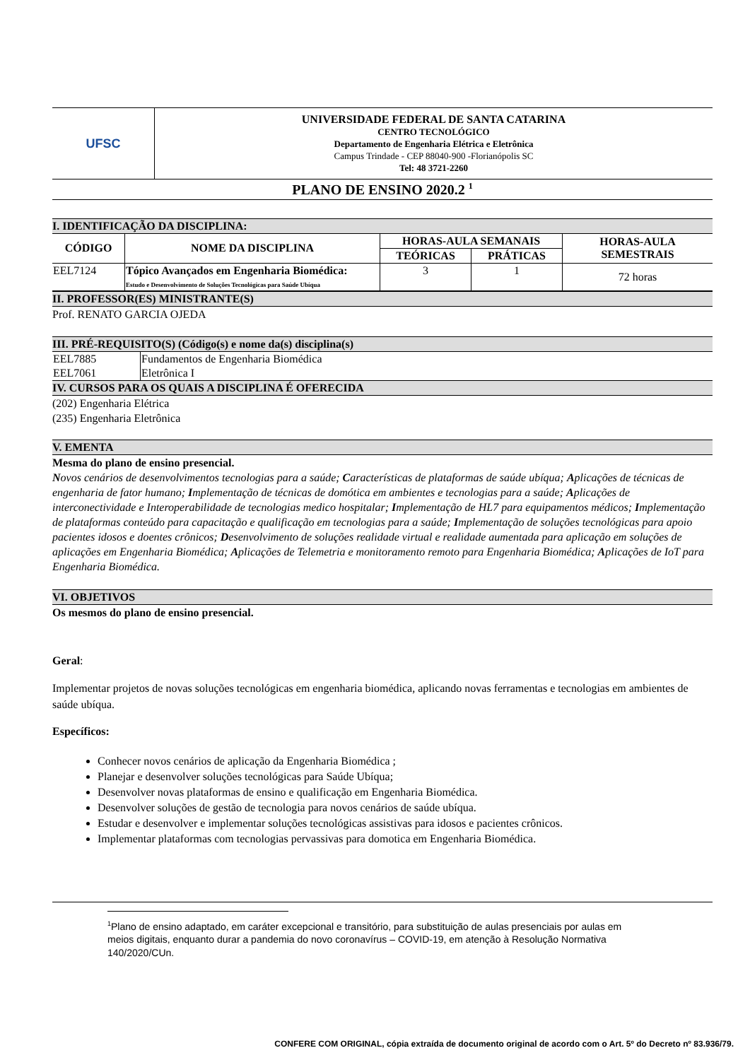| UFSC | UNIVERSIDADE FEDERAL DE SANTA CATARINA CENTRO TECNOLÓGICO Departamento de Engenharia Elétrica e Eletrônica Campus Trindade - CEP 88040-900 -Florianópolis SC Tel: 48 3721-2260 |
PLANO DE ENSINO 2020.2 <sup>1</sup>
I. IDENTIFICAÇÃO DA DISCIPLINA:
| CÓDIGO | NOME DA DISCIPLINA | HORAS-AULA SEMANAIS | | HORAS-AULA SEMESTRAIS |
| --- | --- | --- | --- | --- |
| | | TEÓRICAS | PRÁTICAS | |
| EEL7124 | Tópico Avançados em Engenharia Biomédica: Estudo e Desenvolvimento de Soluções Tecnológicas para Saúde Ubíqua | 3 | 1 | 72 horas |
II. PROFESSOR(ES) MINISTRANTE(S)
Prof. RENATO GARCIA OJEDA
III. PRÉ-REQUISITO(S) (Código(s) e nome da(s) disciplina(s)
| EEL7885 | Fundamentos de Engenharia Biomédica |
| EEL7061 | Eletrônica I |
IV. CURSOS PARA OS QUAIS A DISCIPLINA É OFERECIDA
(202) Engenharia Elétrica
(235) Engenharia Eletrônica
V. EMENTA
Mesma do plano de ensino presencial.
Novos cenários de desenvolvimentos tecnologias para a saúde; Características de plataformas de saúde ubíqua; Aplicações de técnicas de engenharia de fator humano; Implementação de técnicas de domótica em ambientes e tecnologias para a saúde; Aplicações de interconectividade e Interoperabilidade de tecnologias medico hospitalar; Implementação de HL7 para equipamentos médicos; Implementação de plataformas conteúdo para capacitação e qualificação em tecnologias para a saúde; Implementação de soluções tecnológicas para apoio pacientes idosos e doentes crônicos; Desenvolvimento de soluções realidade virtual e realidade aumentada para aplicação em soluções de aplicações em Engenharia Biomédica; Aplicações de Telemetria e monitoramento remoto para Engenharia Biomédica; Aplicações de IoT para Engenharia Biomédica.
VI. OBJETIVOS
Os mesmos do plano de ensino presencial.
Geral:
Implementar projetos de novas soluções tecnológicas em engenharia biomédica, aplicando novas ferramentas e tecnologias em ambientes de saúde ubíqua.
Específicos:
Conhecer novos cenários de aplicação da Engenharia Biomédica ;
Planejar e desenvolver soluções tecnológicas para Saúde Ubíqua;
Desenvolver novas plataformas de ensino e qualificação em Engenharia Biomédica.
Desenvolver soluções de gestão de tecnologia para novos cenários de saúde ubíqua.
Estudar e desenvolver e implementar soluções tecnológicas assistivas para idosos e pacientes crônicos.
Implementar plataformas com tecnologias pervassivas para domotica em Engenharia Biomédica.
<sup>1</sup> Plano de ensino adaptado, em caráter excepcional e transitório, para substituição de aulas presenciais por aulas em meios digitais, enquanto durar a pandemia do novo coronavírus – COVID-19, em atenção à Resolução Normativa 140/2020/CUn.
CONFERE COM ORIGINAL, cópia extraída de documento original de acordo com o Art. 5º do Decreto nº 83.936/79.